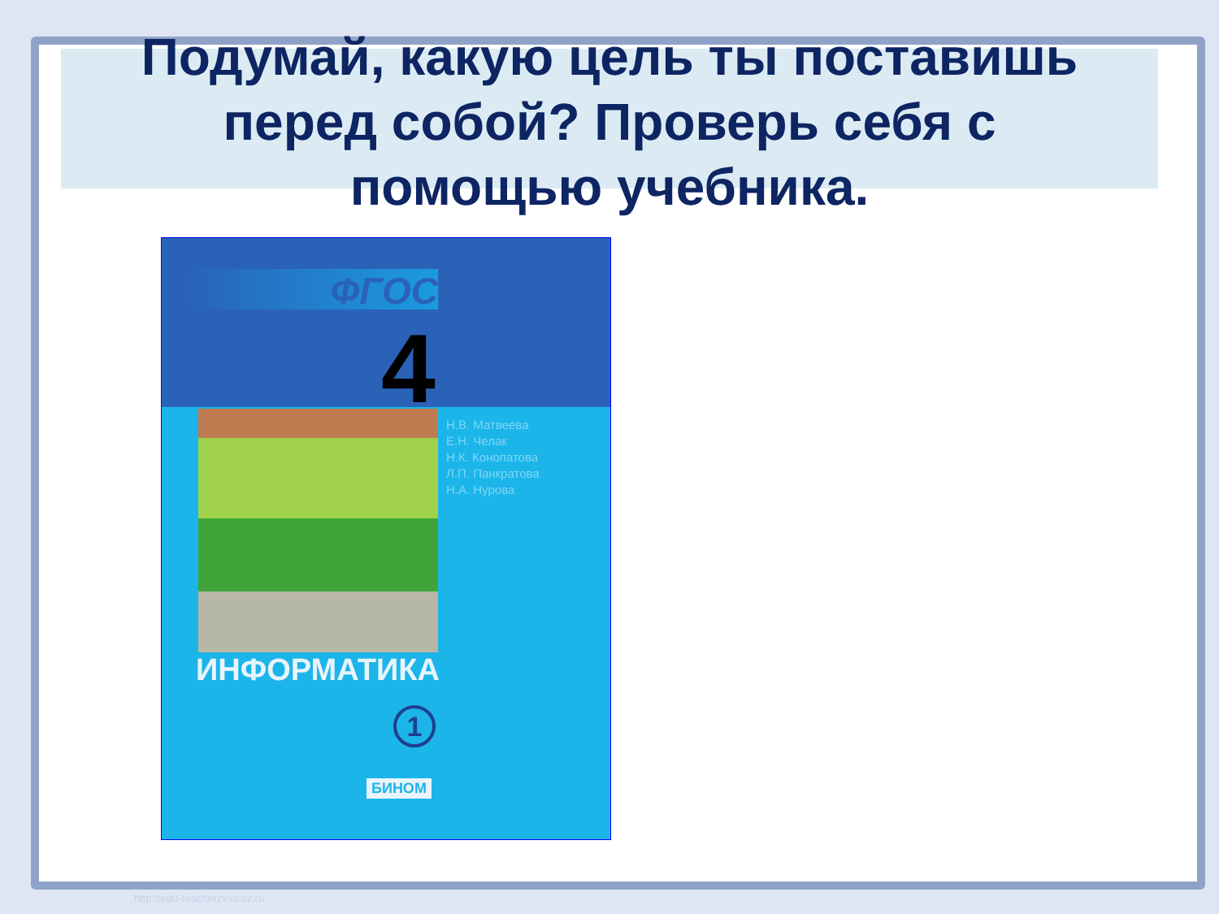Подумай, какую цель ты поставишь перед собой? Проверь себя с помощью учебника.
ФГОС
4
Н.В. Матвеева
Е.Н. Челак
Н.К. Конопатова
Л.П. Панкратова
Н.А. Нурова
ИНФОРМАТИКА
1
БИНОМ
http://edu-teacherzv.ucoz.ru